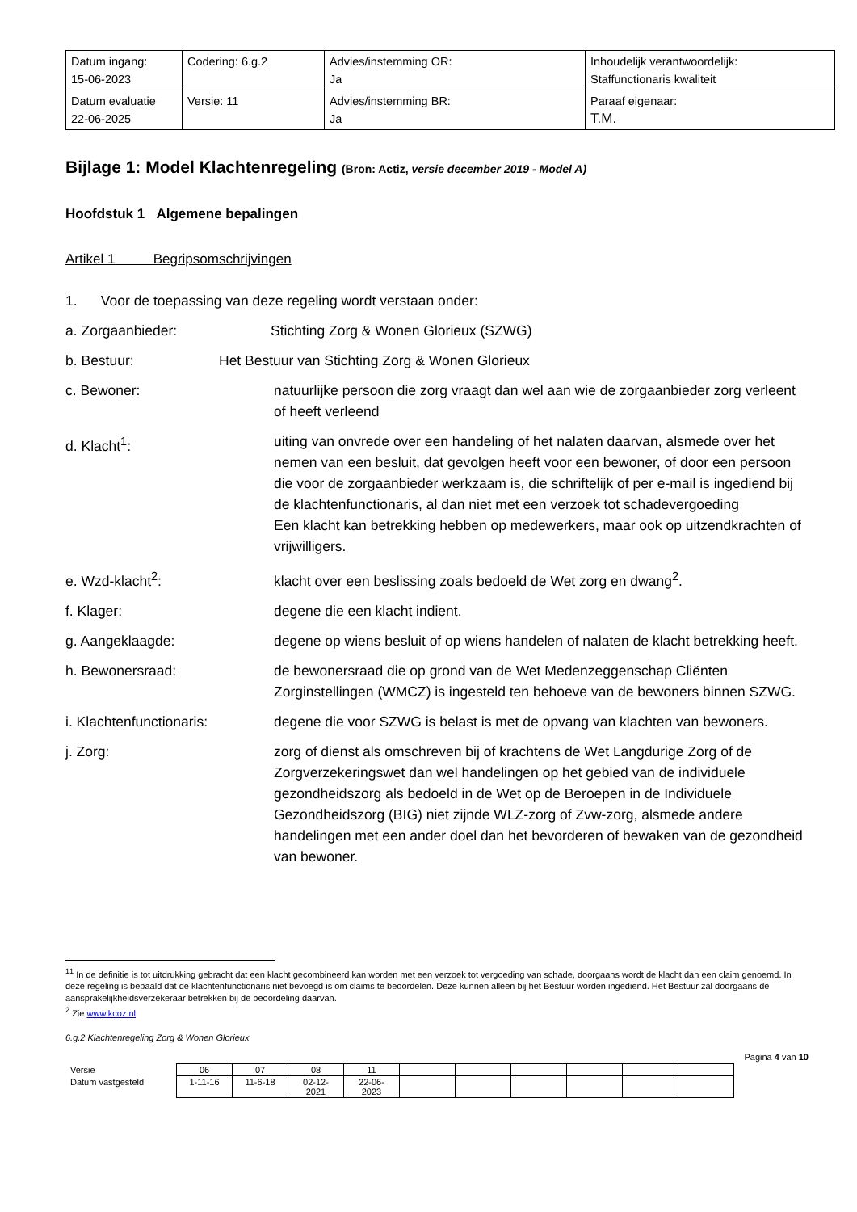| Datum ingang: 15-06-2023 | Codering: 6.g.2 | Advies/instemming OR: Ja | Inhoudelijk verantwoordelijk: Staffunctionaris kwaliteit |
| Datum evaluatie 22-06-2025 | Versie: 11 | Advies/instemming BR: Ja | Paraaf eigenaar: T.M. |
Bijlage 1: Model Klachtenregeling (Bron: Actiz, versie december 2019 - Model A)
Hoofdstuk 1 Algemene bepalingen
Artikel 1 Begripsomschrijvingen
1. Voor de toepassing van deze regeling wordt verstaan onder:
a. Zorgaanbieder: Stichting Zorg & Wonen Glorieux (SZWG)
b. Bestuur: Het Bestuur van Stichting Zorg & Wonen Glorieux
c. Bewoner: natuurlijke persoon die zorg vraagt dan wel aan wie de zorgaanbieder zorg verleent of heeft verleend
d. Klacht<sup>1</sup>: uiting van onvrede over een handeling of het nalaten daarvan, alsmede over het nemen van een besluit, dat gevolgen heeft voor een bewoner, of door een persoon die voor de zorgaanbieder werkzaam is, die schriftelijk of per e-mail is ingediend bij de klachtenfunctionaris, al dan niet met een verzoek tot schadevergoeding
Een klacht kan betrekking hebben op medewerkers, maar ook op uitzendkrachten of vrijwilligers.
e. Wzd-klacht<sup>2</sup>: klacht over een beslissing zoals bedoeld de Wet zorg en dwang<sup>2</sup>.
f. Klager: degene die een klacht indient.
g. Aangeklaagde: degene op wiens besluit of op wiens handelen of nalaten de klacht betrekking heeft.
h. Bewonersraad: de bewonersraad die op grond van de Wet Medenzeggenschap Cliënten Zorginstellingen (WMCZ) is ingesteld ten behoeve van de bewoners binnen SZWG.
i. Klachtenfunctionaris: degene die voor SZWG is belast is met de opvang van klachten van bewoners.
j. Zorg: zorg of dienst als omschreven bij of krachtens de Wet Langdurige Zorg of de Zorgverzekeringswet dan wel handelingen op het gebied van de individuele gezondheidszorg als bedoeld in de Wet op de Beroepen in de Individuele Gezondheidszorg (BIG) niet zijnde WLZ-zorg of Zvw-zorg, alsmede andere handelingen met een ander doel dan het bevorderen of bewaken van de gezondheid van bewoner.
<sup>1</sup> <sup>1</sup> In de definitie is tot uitdrukking gebracht dat een klacht gecombineerd kan worden met een verzoek tot vergoeding van schade, doorgaans wordt de klacht dan een claim genoemd. In deze regeling is bepaald dat de klachtenfunctionaris niet bevoegd is om claims te beoordelen. Deze kunnen alleen bij het Bestuur worden ingediend. Het Bestuur zal doorgaans de aansprakelijkheidsverzekeraar betrekken bij de beoordeling daarvan.
<sup>2</sup> Zie www.kcoz.nl
6.g.2 Klachtenregeling Zorg & Wonen Glorieux
Pagina 4 van 10
| Versie | 06 | 07 | 08 | 11 | | | | | | |
| Datum vastgesteld | 1-11-16 | 11-6-18 | 02-12-2021 | 22-06- 2023 | | | | | | |